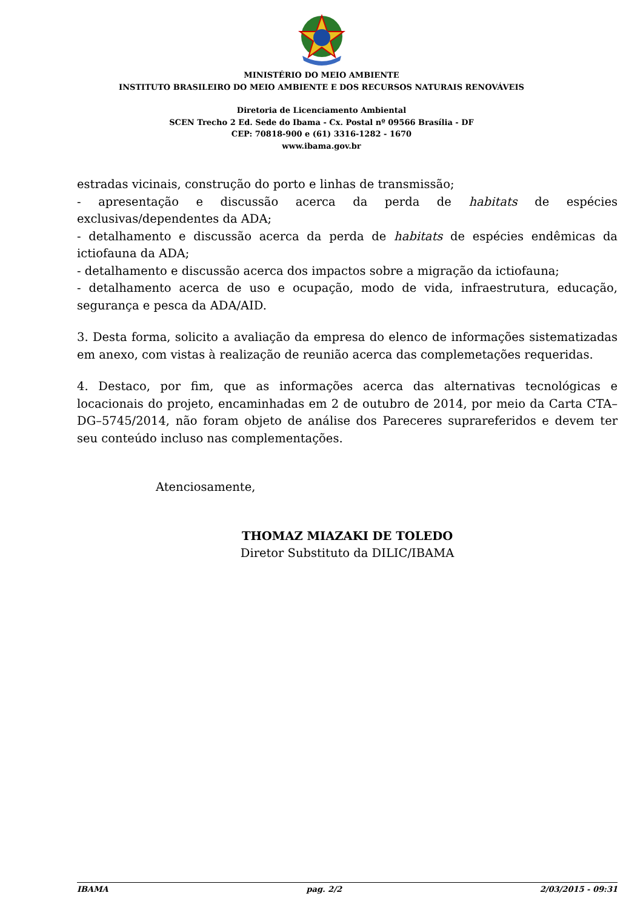MINISTÉRIO DO MEIO AMBIENTE
INSTITUTO BRASILEIRO DO MEIO AMBIENTE E DOS RECURSOS NATURAIS RENOVÁVEIS
Diretoria de Licenciamento Ambiental
SCEN Trecho 2 Ed. Sede do Ibama - Cx. Postal nº 09566 Brasília - DF
CEP: 70818-900 e (61) 3316-1282 - 1670
www.ibama.gov.br
estradas vicinais, construção do porto e linhas de transmissão;
- apresentação e discussão acerca da perda de habitats de espécies exclusivas/dependentes da ADA;
- detalhamento e discussão acerca da perda de habitats de espécies endêmicas da ictiofauna da ADA;
- detalhamento e discussão acerca dos impactos sobre a migração da ictiofauna;
- detalhamento acerca de uso e ocupação, modo de vida, infraestrutura, educação, segurança e pesca da ADA/AID.
3. Desta forma, solicito a avaliação da empresa do elenco de informações sistematizadas em anexo, com vistas à realização de reunião acerca das complemetações requeridas.
4. Destaco, por fim, que as informações acerca das alternativas tecnológicas e locacionais do projeto, encaminhadas em 2 de outubro de 2014, por meio da Carta CTA–DG–5745/2014, não foram objeto de análise dos Pareceres suprareferidos e devem ter seu conteúdo incluso nas complementações.
Atenciosamente,
THOMAZ MIAZAKI DE TOLEDO
Diretor Substituto da DILIC/IBAMA
IBAMA pag. 2/2 2/03/2015 - 09:31